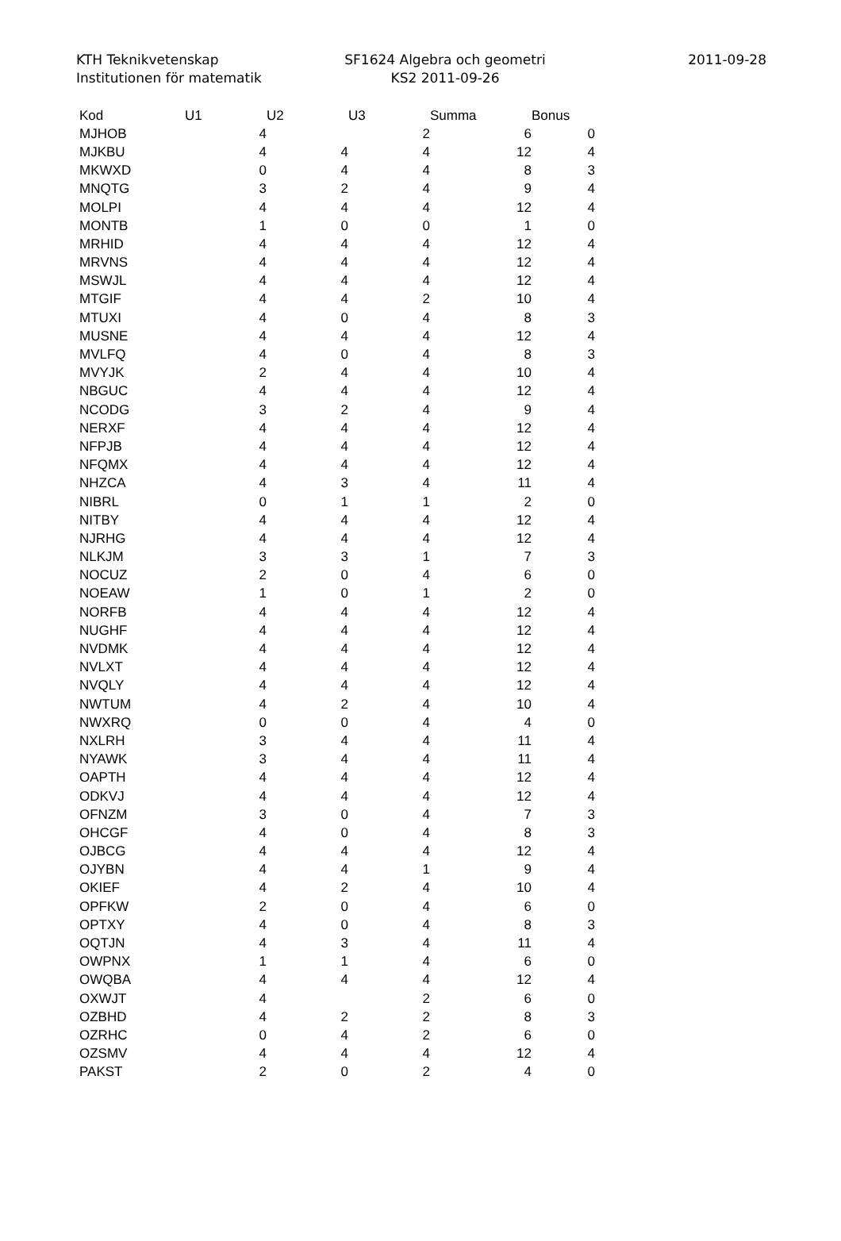KTH Teknikvetenskap
Institutionen för matematik
SF1624 Algebra och geometri
KS2 2011-09-26
2011-09-28
| Kod | U1 | U2 | U3 | Summa | Bonus |
| --- | --- | --- | --- | --- | --- |
| MJHOB | 4 | | 2 | 6 | 0 |
| MJKBU | 4 | 4 | 4 | 12 | 4 |
| MKWXD | 0 | 4 | 4 | 8 | 3 |
| MNQTG | 3 | 2 | 4 | 9 | 4 |
| MOLPI | 4 | 4 | 4 | 12 | 4 |
| MONTB | 1 | 0 | 0 | 1 | 0 |
| MRHID | 4 | 4 | 4 | 12 | 4 |
| MRVNS | 4 | 4 | 4 | 12 | 4 |
| MSWJL | 4 | 4 | 4 | 12 | 4 |
| MTGIF | 4 | 4 | 2 | 10 | 4 |
| MTUXI | 4 | 0 | 4 | 8 | 3 |
| MUSNE | 4 | 4 | 4 | 12 | 4 |
| MVLFQ | 4 | 0 | 4 | 8 | 3 |
| MVYJK | 2 | 4 | 4 | 10 | 4 |
| NBGUC | 4 | 4 | 4 | 12 | 4 |
| NCODG | 3 | 2 | 4 | 9 | 4 |
| NERXF | 4 | 4 | 4 | 12 | 4 |
| NFPJB | 4 | 4 | 4 | 12 | 4 |
| NFQMX | 4 | 4 | 4 | 12 | 4 |
| NHZCA | 4 | 3 | 4 | 11 | 4 |
| NIBRL | 0 | 1 | 1 | 2 | 0 |
| NITBY | 4 | 4 | 4 | 12 | 4 |
| NJRHG | 4 | 4 | 4 | 12 | 4 |
| NLKJM | 3 | 3 | 1 | 7 | 3 |
| NOCUZ | 2 | 0 | 4 | 6 | 0 |
| NOEAW | 1 | 0 | 1 | 2 | 0 |
| NORFB | 4 | 4 | 4 | 12 | 4 |
| NUGHF | 4 | 4 | 4 | 12 | 4 |
| NVDMK | 4 | 4 | 4 | 12 | 4 |
| NVLXT | 4 | 4 | 4 | 12 | 4 |
| NVQLY | 4 | 4 | 4 | 12 | 4 |
| NWTUM | 4 | 2 | 4 | 10 | 4 |
| NWXRQ | 0 | 0 | 4 | 4 | 0 |
| NXLRH | 3 | 4 | 4 | 11 | 4 |
| NYAWK | 3 | 4 | 4 | 11 | 4 |
| OAPTH | 4 | 4 | 4 | 12 | 4 |
| ODKVJ | 4 | 4 | 4 | 12 | 4 |
| OFNZM | 3 | 0 | 4 | 7 | 3 |
| OHCGF | 4 | 0 | 4 | 8 | 3 |
| OJBCG | 4 | 4 | 4 | 12 | 4 |
| OJYBN | 4 | 4 | 1 | 9 | 4 |
| OKIEF | 4 | 2 | 4 | 10 | 4 |
| OPFKW | 2 | 0 | 4 | 6 | 0 |
| OPTXY | 4 | 0 | 4 | 8 | 3 |
| OQTJN | 4 | 3 | 4 | 11 | 4 |
| OWPNX | 1 | 1 | 4 | 6 | 0 |
| OWQBA | 4 | 4 | 4 | 12 | 4 |
| OXWJT | 4 | | 2 | 6 | 0 |
| OZBHD | 4 | 2 | 2 | 8 | 3 |
| OZRHC | 0 | 4 | 2 | 6 | 0 |
| OZSMV | 4 | 4 | 4 | 12 | 4 |
| PAKST | 2 | 0 | 2 | 4 | 0 |